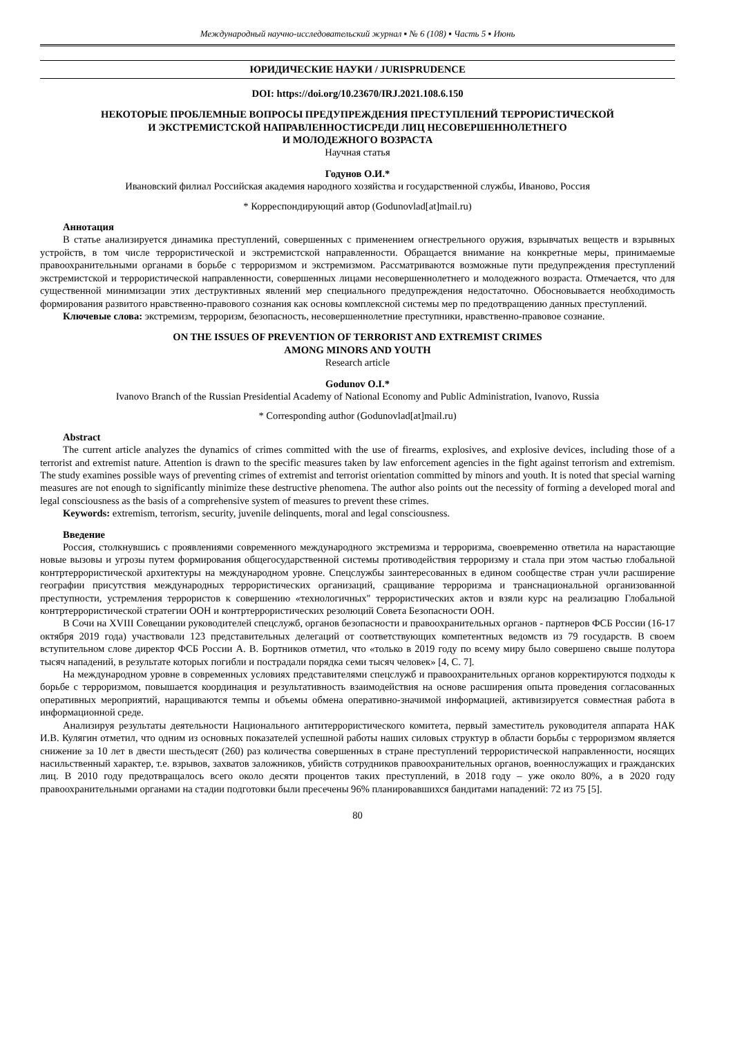Международный научно-исследовательский журнал ▪ № 6 (108) ▪ Часть 5 ▪ Июнь
ЮРИДИЧЕСКИЕ НАУКИ / JURISPRUDENCE
DOI: https://doi.org/10.23670/IRJ.2021.108.6.150
НЕКОТОРЫЕ ПРОБЛЕМНЫЕ ВОПРОСЫ ПРЕДУПРЕЖДЕНИЯ ПРЕСТУПЛЕНИЙ ТЕРРОРИСТИЧЕСКОЙ
И ЭКСТРЕМИСТСКОЙ НАПРАВЛЕННОСТИСРЕДИ ЛИЦ НЕСОВЕРШЕННОЛЕТНЕГО
И МОЛОДЕЖНОГО ВОЗРАСТА
Научная статья
Годунов О.И.*
Ивановский филиал Российская академия народного хозяйства и государственной службы, Иваново, Россия
* Корреспондирующий автор (Godunovlad[at]mail.ru)
Аннотация
В статье анализируется динамика преступлений, совершенных с применением огнестрельного оружия, взрывчатых веществ и взрывных устройств, в том числе террористической и экстремистской направленности. Обращается внимание на конкретные меры, принимаемые правоохранительными органами в борьбе с терроризмом и экстремизмом. Рассматриваются возможные пути предупреждения преступлений экстремистской и террористической направленности, совершенных лицами несовершеннолетнего и молодежного возраста. Отмечается, что для существенной минимизации этих деструктивных явлений мер специального предупреждения недостаточно. Обосновывается необходимость формирования развитого нравственно-правового сознания как основы комплексной системы мер по предотвращению данных преступлений.
Ключевые слова: экстремизм, терроризм, безопасность, несовершеннолетние преступники, нравственно-правовое сознание.
ON THE ISSUES OF PREVENTION OF TERRORIST AND EXTREMIST CRIMES
AMONG MINORS AND YOUTH
Research article
Godunov O.I.*
Ivanovo Branch of the Russian Presidential Academy of National Economy and Public Administration, Ivanovo, Russia
* Corresponding author (Godunovlad[at]mail.ru)
Abstract
The current article analyzes the dynamics of crimes committed with the use of firearms, explosives, and explosive devices, including those of a terrorist and extremist nature. Attention is drawn to the specific measures taken by law enforcement agencies in the fight against terrorism and extremism. The study examines possible ways of preventing crimes of extremist and terrorist orientation committed by minors and youth. It is noted that special warning measures are not enough to significantly minimize these destructive phenomena. The author also points out the necessity of forming a developed moral and legal consciousness as the basis of a comprehensive system of measures to prevent these crimes.
Keywords: extremism, terrorism, security, juvenile delinquents, moral and legal consciousness.
Введение
Россия, столкнувшись с проявлениями современного международного экстремизма и терроризма, своевременно ответила на нарастающие новые вызовы и угрозы путем формирования общегосударственной системы противодействия терроризму и стала при этом частью глобальной контртеррористической архитектуры на международном уровне. Спецслужбы заинтересованных в едином сообществе стран учли расширение географии присутствия международных террористических организаций, сращивание терроризма и транснациональной организованной преступности, устремления террористов к совершению «технологичных" террористических актов и взяли курс на реализацию Глобальной контртеррористической стратегии ООН и контртеррористических резолюций Совета Безопасности ООН.
В Сочи на XVIII Совещании руководителей спецслужб, органов безопасности и правоохранительных органов - партнеров ФСБ России (16-17 октября 2019 года) участвовали 123 представительных делегаций от соответствующих компетентных ведомств из 79 государств. В своем вступительном слове директор ФСБ России А. В. Бортников отметил, что «только в 2019 году по всему миру было совершено свыше полутора тысяч нападений, в результате которых погибли и пострадали порядка семи тысяч человек» [4, С. 7].
На международном уровне в современных условиях представителями спецслужб и правоохранительных органов корректируются подходы к борьбе с терроризмом, повышается координация и результативность взаимодействия на основе расширения опыта проведения согласованных оперативных мероприятий, наращиваются темпы и объемы обмена оперативно-значимой информацией, активизируется совместная работа в информационной среде.
Анализируя результаты деятельности Национального антитеррористического комитета, первый заместитель руководителя аппарата НАК И.В. Кулягин отметил, что одним из основных показателей успешной работы наших силовых структур в области борьбы с терроризмом является снижение за 10 лет в двести шестьдесят (260) раз количества совершенных в стране преступлений террористической направленности, носящих насильственный характер, т.е. взрывов, захватов заложников, убийств сотрудников правоохранительных органов, военнослужащих и гражданских лиц. В 2010 году предотвращалось всего около десяти процентов таких преступлений, в 2018 году – уже около 80%, а в 2020 году правоохранительными органами на стадии подготовки были пресечены 96% планировавшихся бандитами нападений: 72 из 75 [5].
80